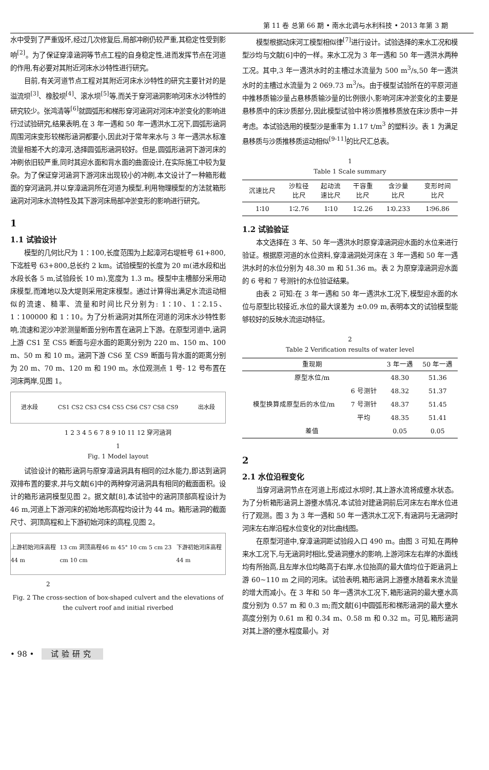第 11 卷 总第 66 期 • 南水北调与水利科技 • 2013 年第 3 期
水中受到了严重毁坏,经过几次修复后,局部冲刷仍较严重,其稳定性受到影响<sup>[2]</sup>。为了保证穿漳涵洞等节点工程的自身稳定性,进而发挥节点在河道的作用,有必要对其附近河床水沙特性进行研究。
目前,有关河道节点工程对其附近河床水沙特性的研究主要针对的是溢流坝<sup>[3]</sup>、橡胶坝<sup>[4]</sup>、滚水坝<sup>[5]</sup>等,而关于穿河涵洞影响河床水沙特性的研究较少。张鸿清等<sup>[6]</sup>就圆弧形和梯形穿河涵洞对河床冲淤变化的影响进行过试验研究,结果表明,在 3 年一遇和 50 年一遇洪水工况下,圆弧形涵洞周围河床变形较梯形涵洞都要小,因此对于常年来水与 3 年一遇洪水标准流量相差不大的漳河,选择圆弧形涵洞较好。但是,圆弧形涵洞下游河床的冲刷依旧较严重,同时其迎水面和背水面的曲面设计,在实际施工中较为复杂。为了保证穿河涵洞下游河床出现较小的冲刷,本文设计了一种箱形截面的穿河涵洞,并以穿漳涵洞所在河道为模型,利用物理模型的方法就箱形涵洞对河床水流特性及其下游河床局部冲淤变形的影响进行研究。
1
1.1 试验设计
模型的几何比尺为 1∶100,长度范围为上起漳河右堤桩号 61+800,下迄桩号 63+800,总长约 2 km。试验模型的长度为 20 m(进水段和出水段长各 5 m,试验段长 10 m),宽度为 1.3 m。模型中主槽部分采用动床模型,而滩地以及大堤则采用定床模型。通过计算得出满足水流运动相似的流速、糙率、流量和时间比尺分别为: 1∶10、1∶2.15、1∶100000 和 1∶10。为了分析涵洞对其所在河道的河床水沙特性影响,流速和泥沙冲淤测量断面分别布置在涵洞上下游。在原型河道中,涵洞上游 CS1 至 CS5 断面与迎水面的距离分别为 220 m、150 m、100 m、50 m 和 10 m。涵洞下游 CS6 至 CS9 断面与背水面的距离分别为 20 m、70 m、120 m 和 190 m。水位观测点 1 号- 12 号布置在河床两岸,见图 1。
进水段 CS1 CS2 CS3 CS4 CS5 CS6 CS7 CS8 CS9 出水段
1 2 3 4 5 6 7 8 9 10 11 12 穿河涵洞
1
Fig. 1 Model layout
试验设计的箱形涵洞与原穿漳涵洞具有相同的过水能力,即达到涵洞双排布置的要求,并与文献[6]中的两种穿河涵洞具有相同的截面面积。设计的箱形涵洞模型见图 2。据文献[8],本试验中的涵洞顶部高程设计为 46 m,河道上下游河床的初始地形高程均设计为 44 m。箱形涵洞的截面尺寸、洞顶高程和上下游初始河床的高程,见图 2。
上游初始河床高程44 m 13 cm 洞顶高程46 m 45° 10 cm 5 cm 23 cm 10 cm 下游初始河床高程44 m
2
Fig. 2 The cross-section of box-shaped culvert and the elevations of the culvert roof and initial riverbed
模型根据动床河工模型相似律<sup>[7]</sup>进行设计。试验选择的来水工况和模型沙均与文献[6]中的一样。来水工况为 3 年一遇和 50 年一遇洪水两种工况。其中,3 年一遇洪水时的主槽过水流量为 500 m<sup>3</sup>/s,50 年一遇洪水时的主槽过水流量为 2 069.73 m<sup>3</sup>/s。由于模型试验所在的平原河道中推移质输沙量占悬移质输沙量的比例很小,影响河床冲淤变化的主要是悬移质中的床沙质部分,因此模型试验中将沙质推移质放在床沙质中一并考虑。本试验选用的模型沙是重率为 1.17 t/m<sup>3</sup> 的塑料沙。表 1 为满足悬移质与沙质推移质运动相似<sup>[9-11]</sup>的比尺汇总表。
1
Table 1 Scale summary
| 沉速比尺 | 沙粒径 比尺 | 起动流 速比尺 | 干容重 比尺 | 含沙量 比尺 | 变形时间 比尺 |
| --- | --- | --- | --- | --- | --- |
| 1∶10 | 1∶2.76 | 1∶10 | 1∶2.26 | 1∶0.233 | 1∶96.86 |
1.2 试验验证
本文选择在 3 年、50 年一遇洪水时原穿漳涵洞迎水面的水位来进行验证。根据原河道的水位资料,穿漳涵洞处河床在 3 年一遇和 50 年一遇洪水时的水位分别为 48.30 m 和 51.36 m。表 2 为原穿漳涵洞迎水面的 6 号和 7 号测针的水位验证结果。
由表 2 可知:在 3 年一遇和 50 年一遇洪水工况下,模型迎水面的水位与原型比较接近,水位的最大误差为 ±0.09 m,表明本文的试验模型能够较好的反映水流运动特征。
2
Table 2 Verification results of water level
| 重现期 | | 3 年一遇 | 50 年一遇 |
| --- | --- | --- | --- |
| 原型水位/m | | 48.30 | 51.36 |
| 模型换算成原型后的水位/m | 6 号测针 | 48.32 | 51.37 |
| | 7 号测针 | 48.37 | 51.45 |
| | 平均 | 48.35 | 51.41 |
| 差值 | | 0.05 | 0.05 |
2
2.1 水位沿程变化
当穿河涵洞节点在河道上形成过水坝时,其上游水流将成壅水状态。为了分析箱形涵洞上游壅水情况,本试验对建涵洞前后河床左右岸水位进行了观测。图 3 为 3 年一遇和 50 年一遇洪水工况下,有涵洞与无涵洞时河床左右岸沿程水位变化的对比曲线图。
在原型河道中,穿漳涵洞距试验段入口 490 m。由图 3 可知,在两种来水工况下,与无涵洞时相比,受涵洞壅水的影响,上游河床左右岸的水面线均有所抬高,且左岸水位均略高于右岸,水位抬高的最大值均位于距涵洞上游 60~110 m 之间的河床。试验表明,箱形涵洞上游壅水随着来水流量的增大而减小。在 3 年和 50 年一遇洪水工况下,箱形涵洞的最大壅水高度分别为 0.57 m 和 0.3 m;而文献[6]中圆弧形和梯形涵洞的最大壅水高度分别为 0.61 m 和 0.34 m、0.58 m 和 0.32 m。可见,箱形涵洞对其上游的壅水程度最小。对
• 98 • 试验研究